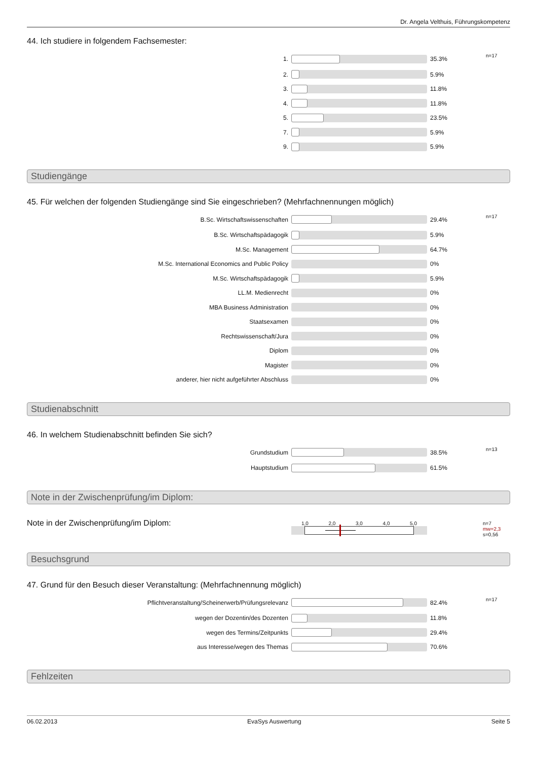Dr. Angela Velthuis, Führungskompetenz
44. Ich studiere in folgendem Fachsemester:
| 1. | | 35.3% | n=17 |
| 2. | | 5.9% | |
| 3. | | 11.8% | |
| 4. | | 11.8% | |
| 5. | | 23.5% | |
| 7. | | 5.9% | |
| 9. | | 5.9% | |
Studiengänge
45. Für welchen der folgenden Studiengänge sind Sie eingeschrieben? (Mehrfachnennungen möglich)
| B.Sc. Wirtschaftswissenschaften | | 29.4% | n=17 |
| B.Sc. Wirtschaftspädagogik | | 5.9% | |
| M.Sc. Management | | 64.7% | |
| M.Sc. International Economics and Public Policy | | 0% | |
| M.Sc. Wirtschaftspädagogik | | 5.9% | |
| LL.M. Medienrecht | | 0% | |
| MBA Business Administration | | 0% | |
| Staatsexamen | | 0% | |
| Rechtswissenschaft/Jura | | 0% | |
| Diplom | | 0% | |
| Magister | | 0% | |
| anderer, hier nicht aufgeführter Abschluss | | 0% | |
Studienabschnitt
46. In welchem Studienabschnitt befinden Sie sich?
| Grundstudium | | 38.5% | n=13 |
| Hauptstudium | | 61.5% | |
Note in der Zwischenprüfung/im Diplom:
| Note in der Zwischenprüfung/im Diplom: | 1,0 2,0 3,0 4,0 5,0 | | n=7 mw=2,3 s=0,56 |
Besuchsgrund
47. Grund für den Besuch dieser Veranstaltung: (Mehrfachnennung möglich)
| Pflichtveranstaltung/Scheinerwerb/Prüfungsrelevanz | | 82.4% | n=17 |
| wegen der Dozentin/des Dozenten | | 11.8% | |
| wegen des Termins/Zeitpunkts | | 29.4% | |
| aus Interesse/wegen des Themas | | 70.6% | |
Fehlzeiten
06.02.2013 EvaSys Auswertung Seite 5